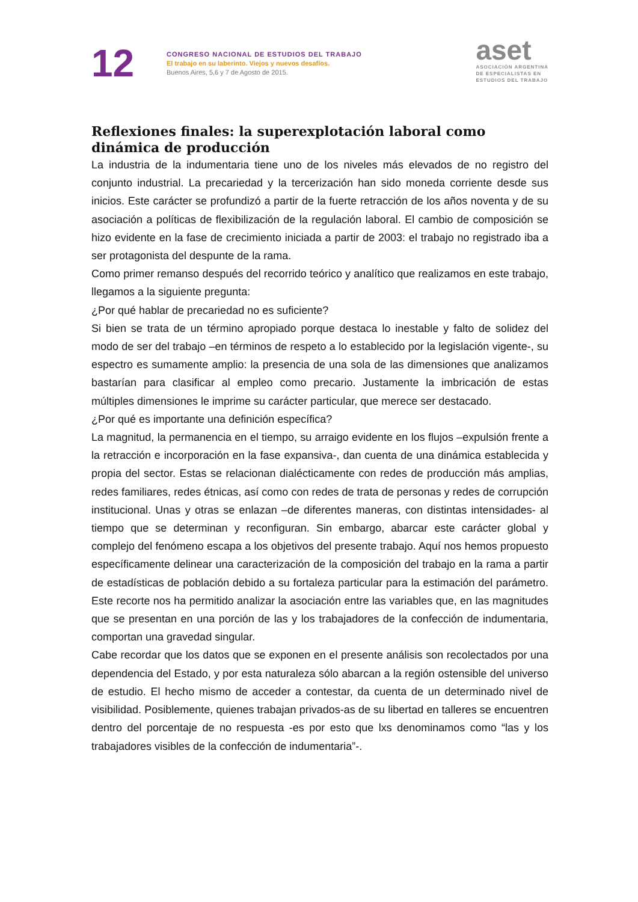12
CONGRESO NACIONAL DE ESTUDIOS DEL TRABAJO
El trabajo en su laberinto. Viejos y nuevos desafíos.
Buenos Aires, 5,6 y 7 de Agosto de 2015.
aset
ASOCIACIÓN ARGENTINA
DE ESPECIALISTAS EN
ESTUDIOS DEL TRABAJO
Reflexiones finales: la superexplotación laboral como dinámica de producción
La industria de la indumentaria tiene uno de los niveles más elevados de no registro del conjunto industrial. La precariedad y la tercerización han sido moneda corriente desde sus inicios. Este carácter se profundizó a partir de la fuerte retracción de los años noventa y de su asociación a políticas de flexibilización de la regulación laboral. El cambio de composición se hizo evidente en la fase de crecimiento iniciada a partir de 2003: el trabajo no registrado iba a ser protagonista del despunte de la rama.
Como primer remanso después del recorrido teórico y analítico que realizamos en este trabajo, llegamos a la siguiente pregunta:
¿Por qué hablar de precariedad no es suficiente?
Si bien se trata de un término apropiado porque destaca lo inestable y falto de solidez del modo de ser del trabajo –en términos de respeto a lo establecido por la legislación vigente-, su espectro es sumamente amplio: la presencia de una sola de las dimensiones que analizamos bastarían para clasificar al empleo como precario. Justamente la imbricación de estas múltiples dimensiones le imprime su carácter particular, que merece ser destacado.
¿Por qué es importante una definición específica?
La magnitud, la permanencia en el tiempo, su arraigo evidente en los flujos –expulsión frente a la retracción e incorporación en la fase expansiva-, dan cuenta de una dinámica establecida y propia del sector. Estas se relacionan dialécticamente con redes de producción más amplias, redes familiares, redes étnicas, así como con redes de trata de personas y redes de corrupción institucional. Unas y otras se enlazan –de diferentes maneras, con distintas intensidades- al tiempo que se determinan y reconfiguran. Sin embargo, abarcar este carácter global y complejo del fenómeno escapa a los objetivos del presente trabajo. Aquí nos hemos propuesto específicamente delinear una caracterización de la composición del trabajo en la rama a partir de estadísticas de población debido a su fortaleza particular para la estimación del parámetro. Este recorte nos ha permitido analizar la asociación entre las variables que, en las magnitudes que se presentan en una porción de las y los trabajadores de la confección de indumentaria, comportan una gravedad singular.
Cabe recordar que los datos que se exponen en el presente análisis son recolectados por una dependencia del Estado, y por esta naturaleza sólo abarcan a la región ostensible del universo de estudio. El hecho mismo de acceder a contestar, da cuenta de un determinado nivel de visibilidad. Posiblemente, quienes trabajan privados-as de su libertad en talleres se encuentren dentro del porcentaje de no respuesta -es por esto que lxs denominamos como “las y los trabajadores visibles de la confección de indumentaria”-.